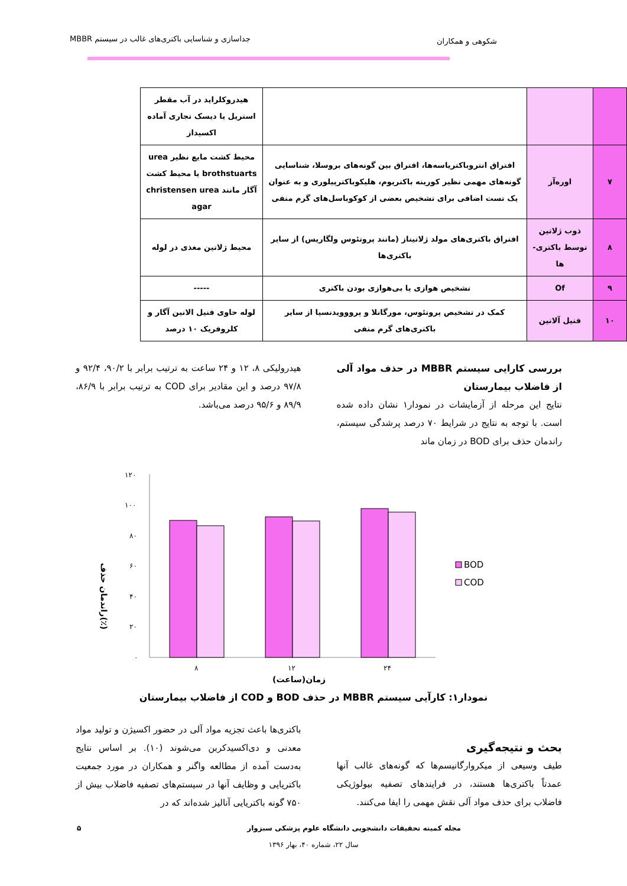شکوهی و همکاران جداسازی و شناسایی باکتری‌های غالب در سیستم MBBR
| | | | هیدروکلراید در آب مقطر استریل یا دیسک تجاری آماده اکسیداز |
| ۷ | اوره‌آز | افتراق انتروباکتریاسه‌ها، افتراق بین گونه‌های بروسلا، شناسایی گونه‌های مهمی نظیر کورینه باکتریوم، هلیکوباکترپیلوری و به عنوان یک تست اضافی برای تشخیص بعضی از کوکوباسل‌های گرم منفی | محیط کشت مایع نظیر urea brothstuarts یا محیط کشت آگار مانند christensen urea agar |
| ۸ | ذوب ژلاتین توسط باکتری-ها | افتراق باکتری‌های مولد ژلاتیناز (مانند پروتئوس ولگاریس) از سایر باکتری‌ها | محیط ژلاتین مغذی در لوله |
| ۹ | Of | تشخیص هوازی یا بی‌هوازی بودن باکتری | ----- |
| ۱۰ | فنیل آلانین | کمک در تشخیص پروتئوس، مورگانلا و پرووویدنسیا از سایر باکتری‌های گرم منفی | لوله حاوی فنیل الانین آگار و کلروفریک ۱۰ درصد |
بررسی کارایی سیستم MBBR در حذف مواد آلی از فاضلاب بیمارستان
نتایج این مرحله از آزمایشات در نمودار۱ نشان داده شده است. با توجه به نتایج در شرایط ۷۰ درصد پرشدگی سیستم، راندمان حذف برای BOD در زمان ماند
هیدرولیکی ۸، ۱۲ و ۲۴ ساعت به ترتیب برابر با ۹۰/۲، ۹۲/۴ و ۹۷/۸ درصد و این مقادیر برای COD به ترتیب برابر با ۸۶/۹، ۸۹/۹ و ۹۵/۶ درصد می‌باشد.
۰
۲۰
۴۰
۶۰
۸۰
۱۰۰
۱۲۰
۸
۱۲
۲۴
زمان(ساعت)
راندمان حذف(٪)
BOD
COD
نمودار۱: کارآیی سیستم MBBR در حذف BOD و COD از فاضلاب بیمارستان
بحث و نتیجه‌گیری
طیف وسیعی از میکروارگانیسم‌ها که گونه‌های غالب آنها عمدتاً باکتری‌ها هستند، در فرایندهای تصفیه بیولوژیکی فاضلاب برای حذف مواد آلی نقش مهمی را ایفا می‌کنند.
باکتری‌ها باعث تجزیه مواد آلی در حضور اکسیژن و تولید مواد معدنی و دی‌اکسیدکربن می‌شوند (۱۰). بر اساس نتایج به‌دست آمده از مطالعه واگنر و همکاران در مورد جمعیت باکتریایی و وظایف آنها در سیستم‌های تصفیه فاضلاب بیش از ۷۵۰ گونه باکتریایی آنالیز شده‌اند که در
مجله کمیته تحقیقات دانشجویی دانشگاه علوم پزشکی سبزوار ۵
سال ۲۲، شماره ۴۰، بهار ۱۳۹۶